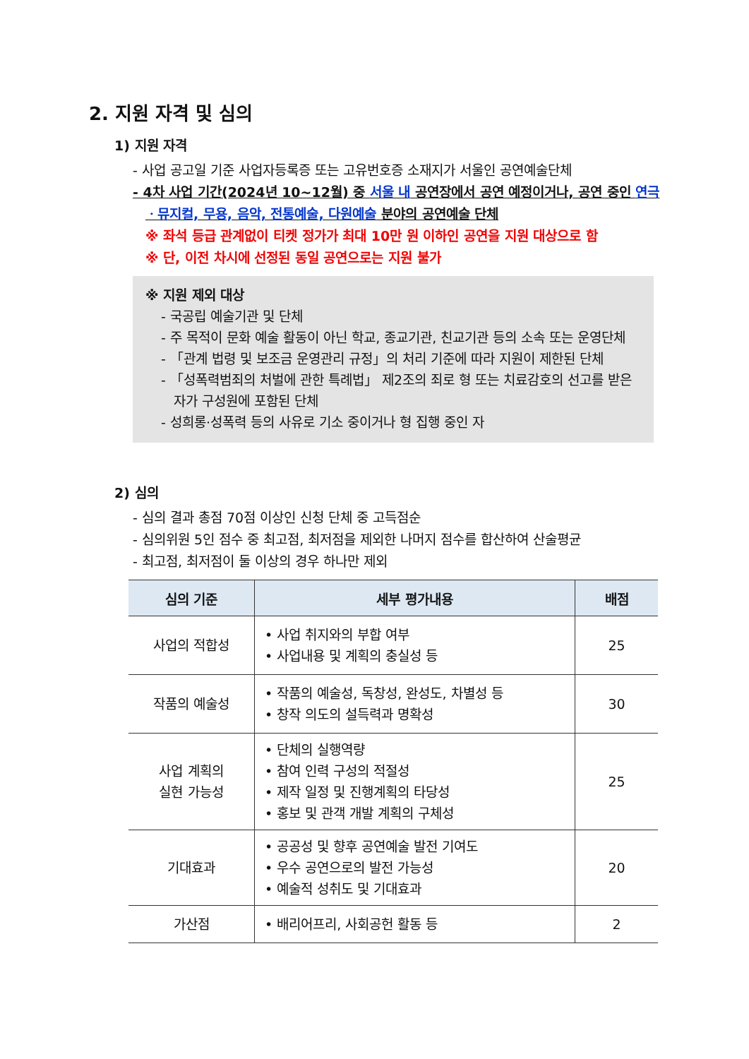2. 지원 자격 및 심의
1) 지원 자격
- 사업 공고일 기준 사업자등록증 또는 고유번호증 소재지가 서울인 공연예술단체
- 4차 사업 기간(2024년 10~12월) 중 서울 내 공연장에서 공연 예정이거나, 공연 중인 연극ㆍ뮤지컬, 무용, 음악, 전통예술, 다원예술 분야의 공연예술 단체
※ 좌석 등급 관계없이 티켓 정가가 최대 10만 원 이하인 공연을 지원 대상으로 함
※ 단, 이전 차시에 선정된 동일 공연으로는 지원 불가
※ 지원 제외 대상
- 국공립 예술기관 및 단체
- 주 목적이 문화 예술 활동이 아닌 학교, 종교기관, 친교기관 등의 소속 또는 운영단체
- 「관계 법령 및 보조금 운영관리 규정」의 처리 기준에 따라 지원이 제한된 단체
- 「성폭력범죄의 처벌에 관한 특례법」 제2조의 죄로 형 또는 치료감호의 선고를 받은 자가 구성원에 포함된 단체
- 성희롱·성폭력 등의 사유로 기소 중이거나 형 집행 중인 자
2) 심의
- 심의 결과 총점 70점 이상인 신청 단체 중 고득점순
- 심의위원 5인 점수 중 최고점, 최저점을 제외한 나머지 점수를 합산하여 산술평균
- 최고점, 최저점이 둘 이상의 경우 하나만 제외
| 심의 기준 | 세부 평가내용 | 배점 |
| --- | --- | --- |
| 사업의 적합성 | • 사업 취지와의 부합 여부 • 사업내용 및 계획의 충실성 등 | 25 |
| 작품의 예술성 | • 작품의 예술성, 독창성, 완성도, 차별성 등 • 창작 의도의 설득력과 명확성 | 30 |
| 사업 계획의 실현 가능성 | • 단체의 실행역량 • 참여 인력 구성의 적절성 • 제작 일정 및 진행계획의 타당성 • 홍보 및 관객 개발 계획의 구체성 | 25 |
| 기대효과 | • 공공성 및 향후 공연예술 발전 기여도 • 우수 공연으로의 발전 가능성 • 예술적 성취도 및 기대효과 | 20 |
| 가산점 | • 배리어프리, 사회공헌 활동 등 | 2 |